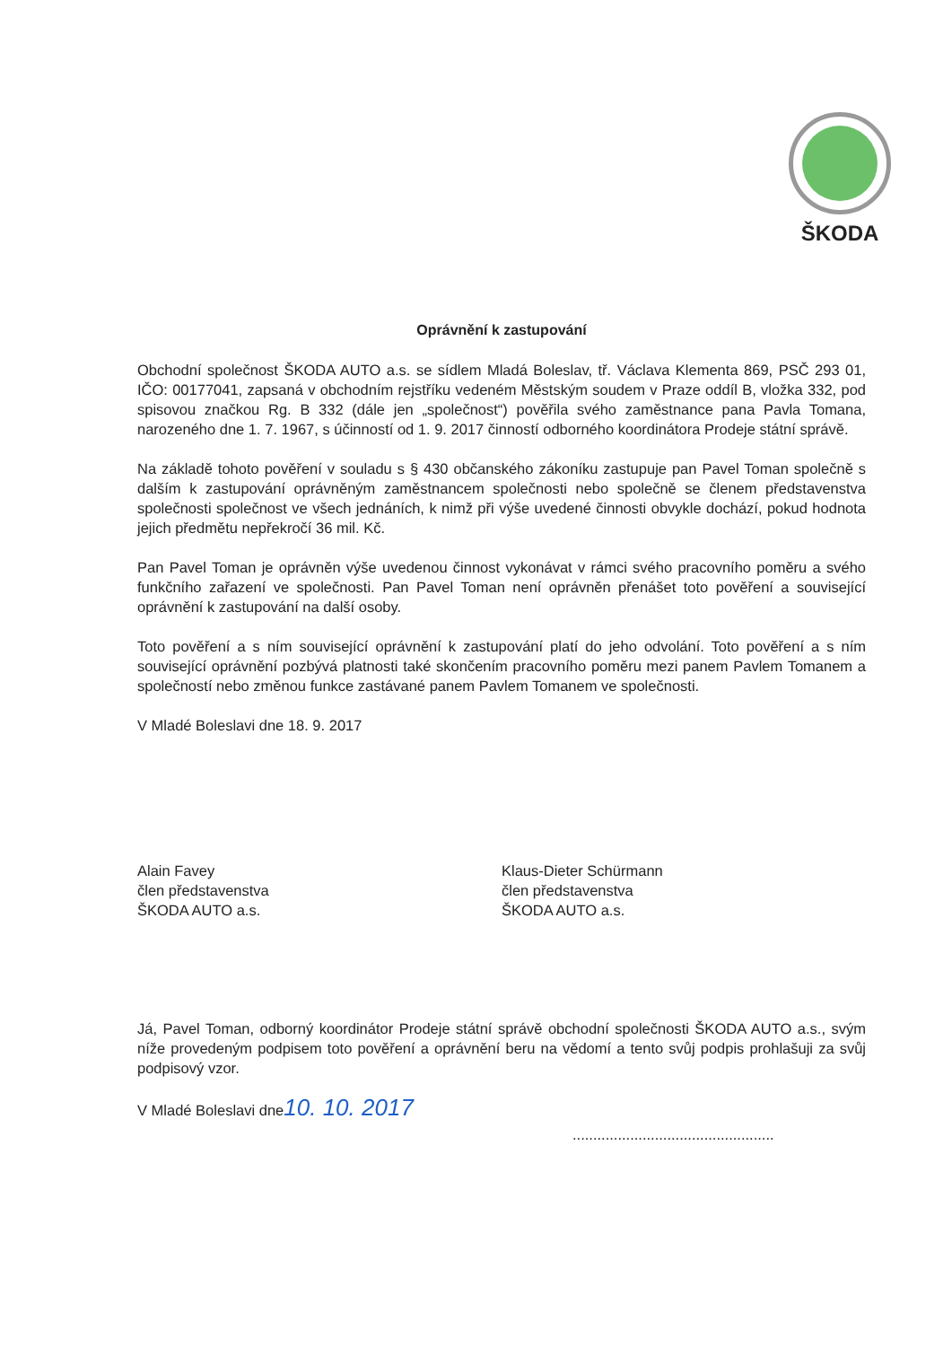ŠKODA
Oprávnění k zastupování
Obchodní společnost ŠKODA AUTO a.s. se sídlem Mladá Boleslav, tř. Václava Klementa 869, PSČ 293 01, IČO: 00177041, zapsaná v obchodním rejstříku vedeném Městským soudem v Praze oddíl B, vložka 332, pod spisovou značkou Rg. B 332 (dále jen „společnost“) pověřila svého zaměstnance pana Pavla Tomana, narozeného dne 1. 7. 1967, s účinností od 1. 9. 2017 činností odborného koordinátora Prodeje státní správě.
Na základě tohoto pověření v souladu s § 430 občanského zákoníku zastupuje pan Pavel Toman společně s dalším k zastupování oprávněným zaměstnancem společnosti nebo společně se členem představenstva společnosti společnost ve všech jednáních, k nimž při výše uvedené činnosti obvykle dochází, pokud hodnota jejich předmětu nepřekročí 36 mil. Kč.
Pan Pavel Toman je oprávněn výše uvedenou činnost vykonávat v rámci svého pracovního poměru a svého funkčního zařazení ve společnosti. Pan Pavel Toman není oprávněn přenášet toto pověření a související oprávnění k zastupování na další osoby.
Toto pověření a s ním související oprávnění k zastupování platí do jeho odvolání. Toto pověření a s ním související oprávnění pozbývá platnosti také skončením pracovního poměru mezi panem Pavlem Tomanem a společností nebo změnou funkce zastávané panem Pavlem Tomanem ve společnosti.
V Mladé Boleslavi dne 18. 9. 2017
Alain Favey
člen představenstva
ŠKODA AUTO a.s.
Klaus-Dieter Schürmann
člen představenstva
ŠKODA AUTO a.s.
Já, Pavel Toman, odborný koordinátor Prodeje státní správě obchodní společnosti ŠKODA AUTO a.s., svým níže provedeným podpisem toto pověření a oprávnění beru na vědomí a tento svůj podpis prohlašuji za svůj podpisový vzor.
V Mladé Boleslavi dne10. 10. 2017
.................................................